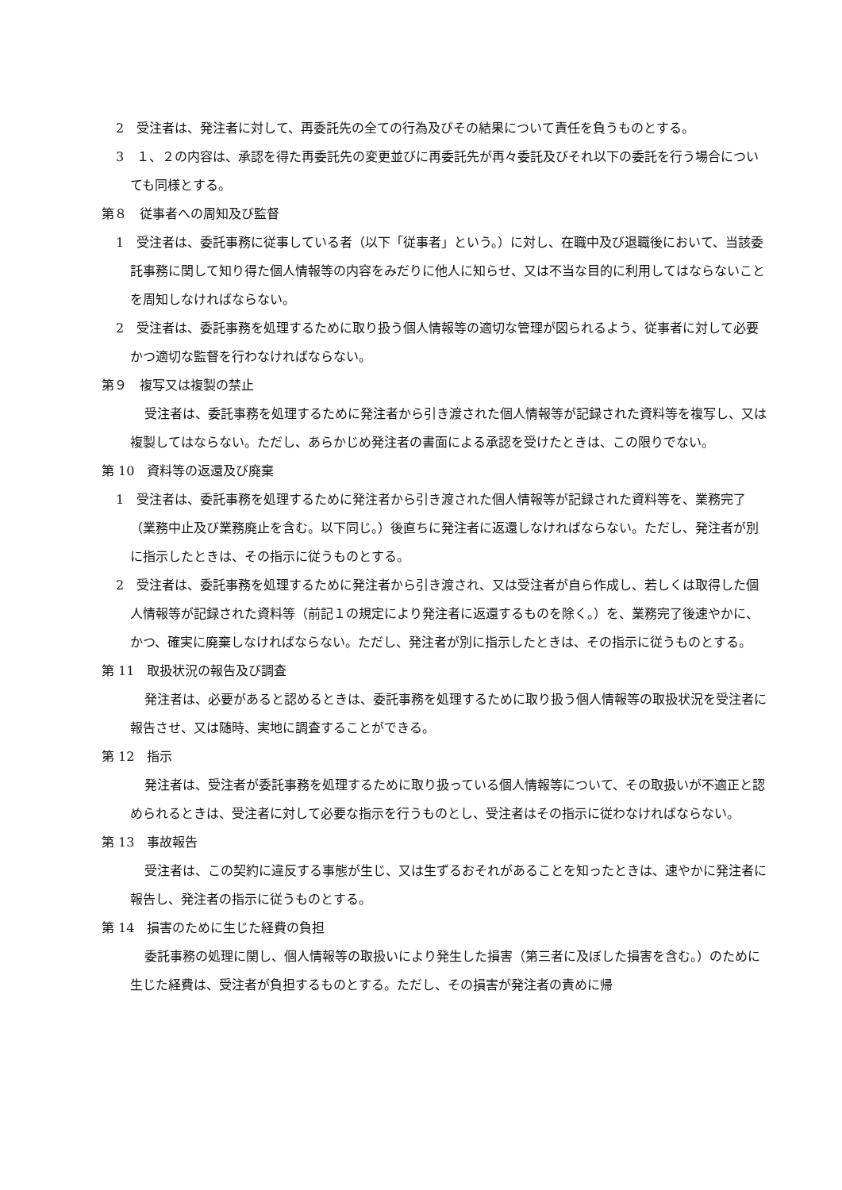2　受注者は、発注者に対して、再委託先の全ての行為及びその結果について責任を負うものとする。
3　１、２の内容は、承認を得た再委託先の変更並びに再委託先が再々委託及びそれ以下の委託を行う場合についても同様とする。
第８　従事者への周知及び監督
1　受注者は、委託事務に従事している者（以下「従事者」という。）に対し、在職中及び退職後において、当該委託事務に関して知り得た個人情報等の内容をみだりに他人に知らせ、又は不当な目的に利用してはならないことを周知しなければならない。
2　受注者は、委託事務を処理するために取り扱う個人情報等の適切な管理が図られるよう、従事者に対して必要かつ適切な監督を行わなければならない。
第９　複写又は複製の禁止
受注者は、委託事務を処理するために発注者から引き渡された個人情報等が記録された資料等を複写し、又は複製してはならない。ただし、あらかじめ発注者の書面による承認を受けたときは、この限りでない。
第 10　資料等の返還及び廃棄
1　受注者は、委託事務を処理するために発注者から引き渡された個人情報等が記録された資料等を、業務完了（業務中止及び業務廃止を含む。以下同じ。）後直ちに発注者に返還しなければならない。ただし、発注者が別に指示したときは、その指示に従うものとする。
2　受注者は、委託事務を処理するために発注者から引き渡され、又は受注者が自ら作成し、若しくは取得した個人情報等が記録された資料等（前記１の規定により発注者に返還するものを除く。）を、業務完了後速やかに、かつ、確実に廃棄しなければならない。ただし、発注者が別に指示したときは、その指示に従うものとする。
第 11　取扱状況の報告及び調査
発注者は、必要があると認めるときは、委託事務を処理するために取り扱う個人情報等の取扱状況を受注者に報告させ、又は随時、実地に調査することができる。
第 12　指示
発注者は、受注者が委託事務を処理するために取り扱っている個人情報等について、その取扱いが不適正と認められるときは、受注者に対して必要な指示を行うものとし、受注者はその指示に従わなければならない。
第 13　事故報告
受注者は、この契約に違反する事態が生じ、又は生ずるおそれがあることを知ったときは、速やかに発注者に報告し、発注者の指示に従うものとする。
第 14　損害のために生じた経費の負担
委託事務の処理に関し、個人情報等の取扱いにより発生した損害（第三者に及ぼした損害を含む。）のために生じた経費は、受注者が負担するものとする。ただし、その損害が発注者の責めに帰